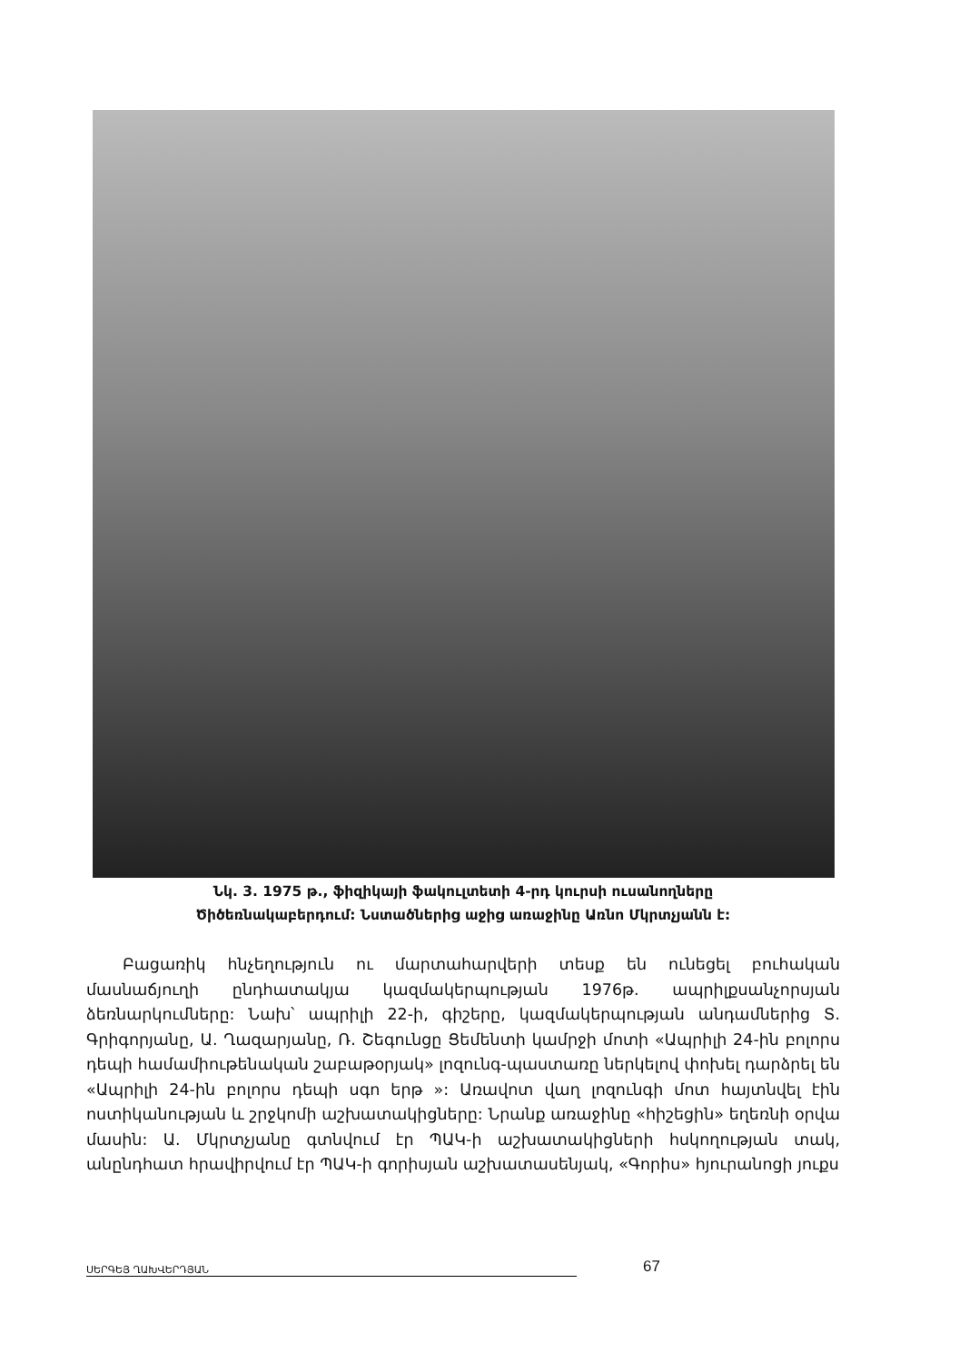Նկ. 3. 1975 թ., ֆիզիկայի ֆակուլտետի 4-րդ կուրսի ուսանողները
Ծիծեռնակաբերդում: Նստածներից աջից առաջինը Առնո Մկրտչյանն է:
Բացառիկ հնչեղություն ու մարտահարվերի տեսք են ունեցել բուհական մասնաճյուղի ընդհատակյա կազմակերպության 1976թ. ապրիլքսանչորսյան ձեռնարկումները: Նախ՝ ապրիլի 22-ի, գիշերը, կազմակերպության անդամներից Տ. Գրիգորյանը, Ա. Ղազարյանը, Ռ. Շեգունցը Ցեմենտի կամրջի մոտի «Ապրիլի 24-ին բոլորս դեպի համամիութենական շաբաթօրյակ» լոզունգ-պաստառը ներկելով փոխել դարձրել են «Ապրիլի 24-ին բոլորս դեպի սգո երթ »: Առավոտ վաղ լոզունգի մոտ հայտնվել էին ոստիկանության և շրջկոմի աշխատակիցները: Նրանք առաջինը «հիշեցին» եղեռնի օրվա մասին: Ա. Մկրտչյանը գտնվում էր ՊԱԿ-ի աշխատակիցների հսկողության տակ, անընդհատ հրավիրվում էր ՊԱԿ-ի գորիսյան աշխատասենյակ, «Գորիս» հյուրանոցի յուքս
ՍԵՐԳԵՅ ՂԱԽՎԵՐԴՅԱՆ 67